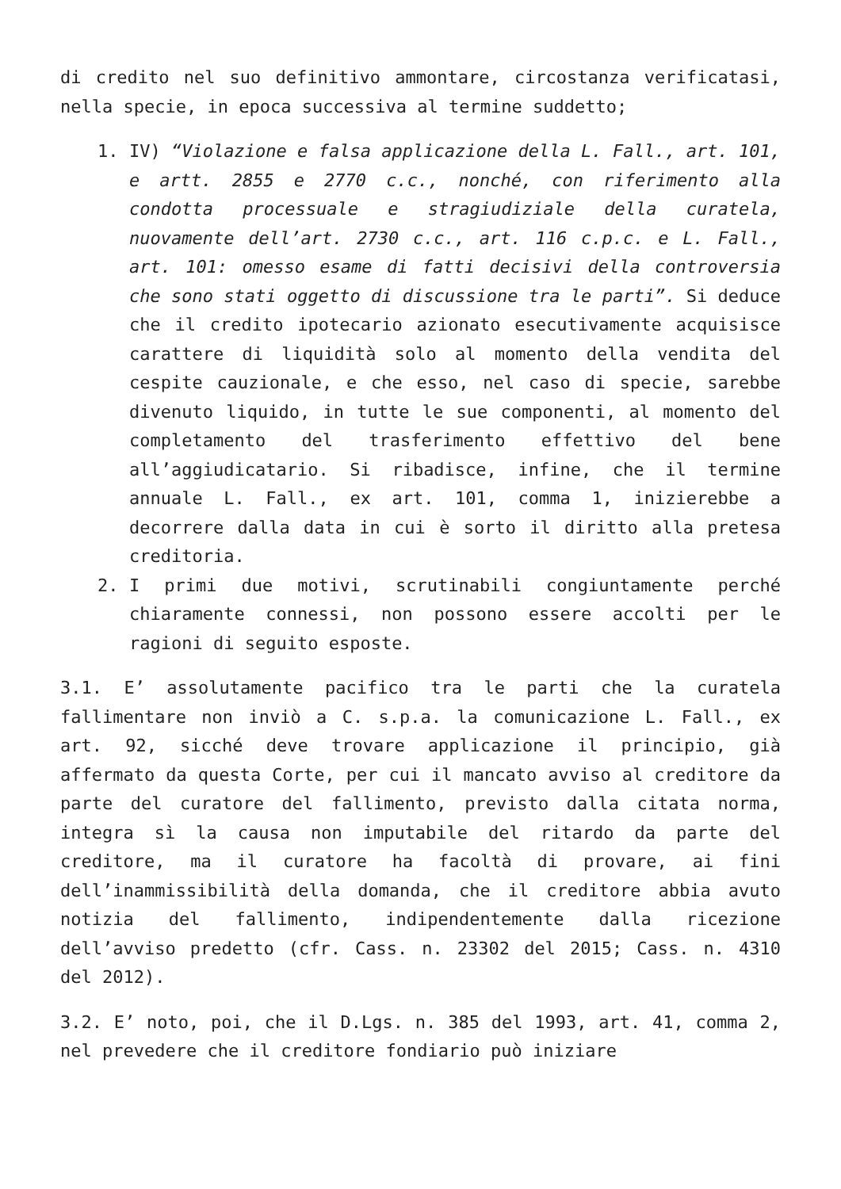di credito nel suo definitivo ammontare, circostanza verificatasi, nella specie, in epoca successiva al termine suddetto;
1. IV) “Violazione e falsa applicazione della L. Fall., art. 101, e artt. 2855 e 2770 c.c., nonché, con riferimento alla condotta processuale e stragiudiziale della curatela, nuovamente dell’art. 2730 c.c., art. 116 c.p.c. e L. Fall., art. 101: omesso esame di fatti decisivi della controversia che sono stati oggetto di discussione tra le parti”. Si deduce che il credito ipotecario azionato esecutivamente acquisisce carattere di liquidità solo al momento della vendita del cespite cauzionale, e che esso, nel caso di specie, sarebbe divenuto liquido, in tutte le sue componenti, al momento del completamento del trasferimento effettivo del bene all’aggiudicatario. Si ribadisce, infine, che il termine annuale L. Fall., ex art. 101, comma 1, inizierebbe a decorrere dalla data in cui è sorto il diritto alla pretesa creditoria.
2. I primi due motivi, scrutinabili congiuntamente perché chiaramente connessi, non possono essere accolti per le ragioni di seguito esposte.
3.1. E’ assolutamente pacifico tra le parti che la curatela fallimentare non inviò a C. s.p.a. la comunicazione L. Fall., ex art. 92, sicché deve trovare applicazione il principio, già affermato da questa Corte, per cui il mancato avviso al creditore da parte del curatore del fallimento, previsto dalla citata norma, integra sì la causa non imputabile del ritardo da parte del creditore, ma il curatore ha facoltà di provare, ai fini dell’inammissibilità della domanda, che il creditore abbia avuto notizia del fallimento, indipendentemente dalla ricezione dell’avviso predetto (cfr. Cass. n. 23302 del 2015; Cass. n. 4310 del 2012).
3.2. E’ noto, poi, che il D.Lgs. n. 385 del 1993, art. 41, comma 2, nel prevedere che il creditore fondiario può iniziare